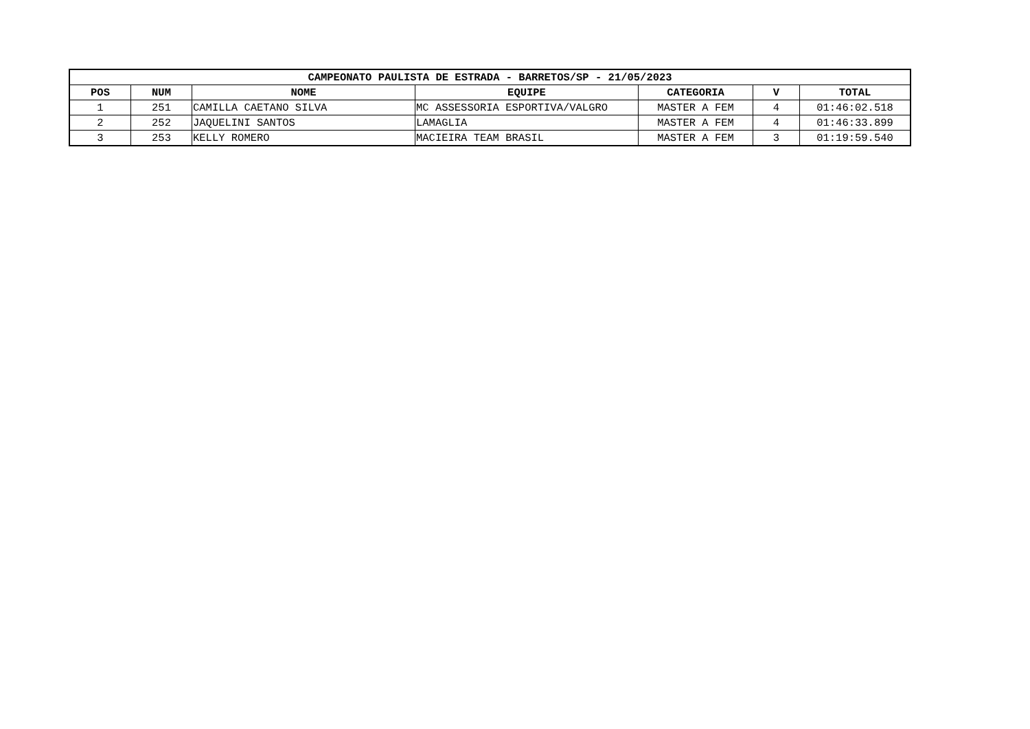| CAMPEONATO PAULISTA DE ESTRADA - BARRETOS/SP - 21/05/2023 | | | | | | |
| --- | --- | --- | --- | --- | --- | --- |
| POS | NUM | NOME | EQUIPE | CATEGORIA | V | TOTAL |
| 1 | 251 | CAMILLA CAETANO SILVA | MC ASSESSORIA ESPORTIVA/VALGRO | MASTER A FEM | 4 | 01:46:02.518 |
| 2 | 252 | JAQUELINI SANTOS | LAMAGLIA | MASTER A FEM | 4 | 01:46:33.899 |
| 3 | 253 | KELLY ROMERO | MACIEIRA TEAM BRASIL | MASTER A FEM | 3 | 01:19:59.540 |